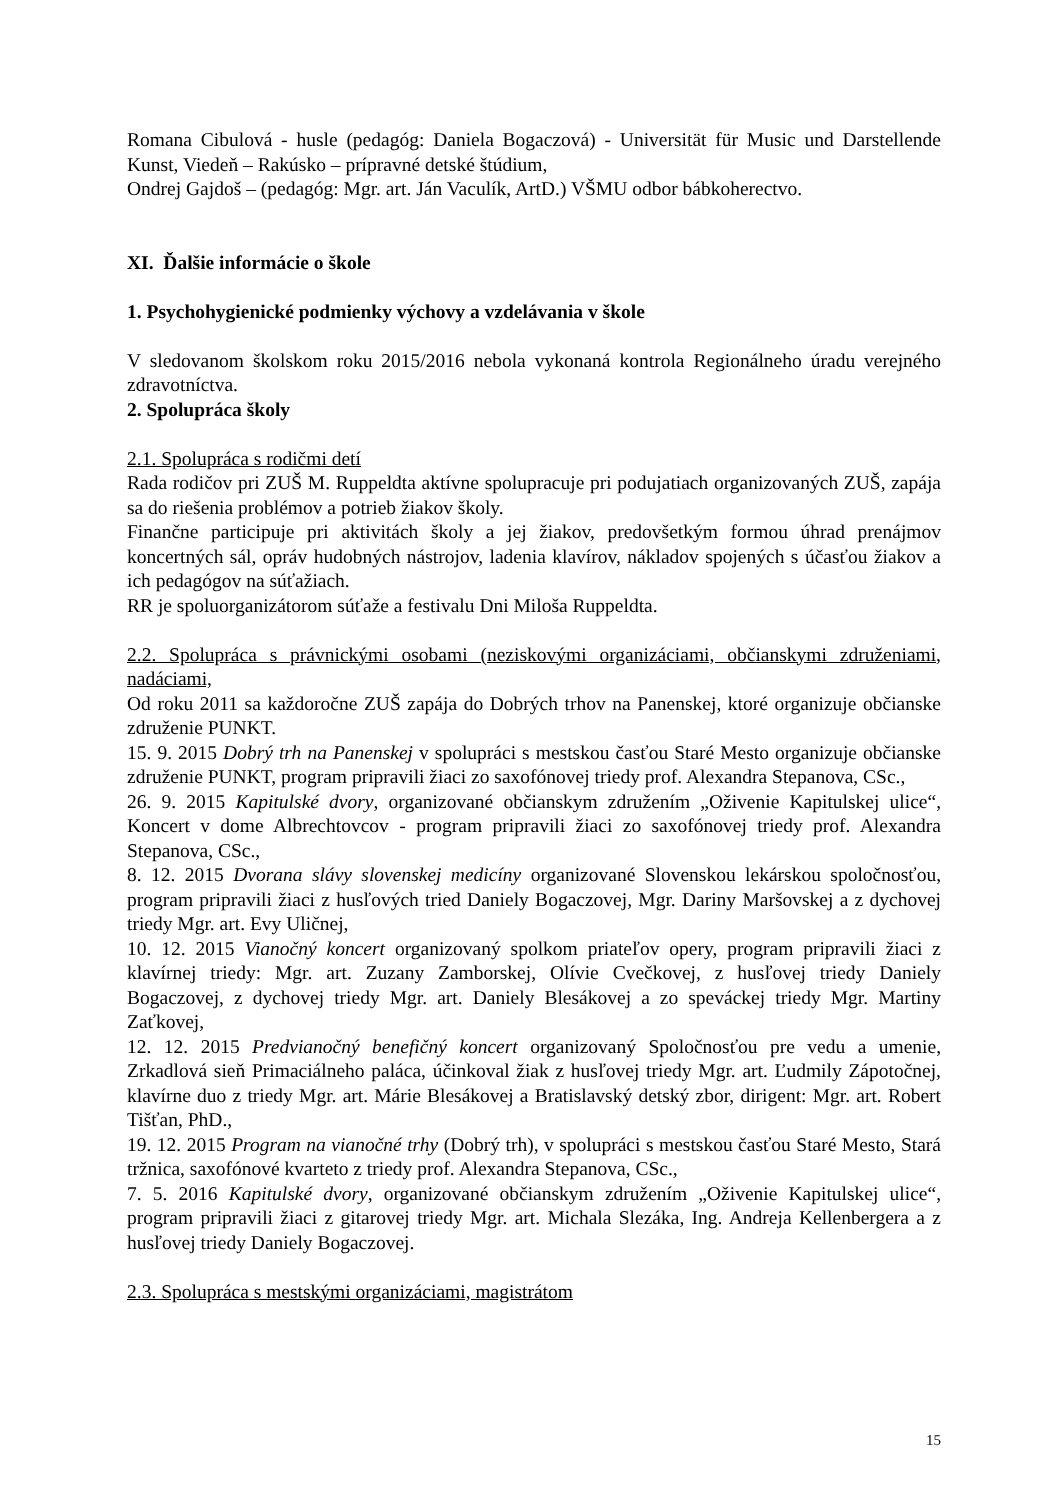Romana Cibulová - husle (pedagóg: Daniela Bogaczová) - Universität für Music und Darstellende Kunst, Viedeň – Rakúsko – prípravné detské štúdium,
Ondrej Gajdoš – (pedagóg: Mgr. art. Ján Vaculík, ArtD.) VŠMU odbor bábkoherectvo.
XI. Ďalšie informácie o škole
1. Psychohygienické podmienky výchovy a vzdelávania v škole
V sledovanom školskom roku 2015/2016 nebola vykonaná kontrola Regionálneho úradu verejného zdravotníctva.
2. Spolupráca školy
2.1. Spolupráca s rodičmi detí
Rada rodičov pri ZUŠ M. Ruppeldta aktívne spolupracuje pri podujatiach organizovaných ZUŠ, zapája sa do riešenia problémov a potrieb žiakov školy.
Finančne participuje pri aktivitách školy a jej žiakov, predovšetkým formou úhrad prenájmov koncertných sál, opráv hudobných nástrojov, ladenia klavírov, nákladov spojených s účasťou žiakov a ich pedagógov na súťažiach.
RR je spoluorganizátorom súťaže a festivalu Dni Miloša Ruppeldta.
2.2. Spolupráca s právnickými osobami (neziskovými organizáciami, občianskymi združeniami, nadáciami,
Od roku 2011 sa každoročne ZUŠ zapája do Dobrých trhov na Panenskej, ktoré organizuje občianske združenie PUNKT.
15. 9. 2015 Dobrý trh na Panenskej v spolupráci s mestskou časťou Staré Mesto organizuje občianske združenie PUNKT, program pripravili žiaci zo saxofónovej triedy prof. Alexandra Stepanova, CSc.,
26. 9. 2015 Kapitulské dvory, organizované občianskym združením „Oživenie Kapitulskej ulice“, Koncert v dome Albrechtovcov - program pripravili žiaci zo saxofónovej triedy prof. Alexandra Stepanova, CSc.,
8. 12. 2015 Dvorana slávy slovenskej medicíny organizované Slovenskou lekárskou spoločnosťou, program pripravili žiaci z husľových tried Daniely Bogaczovej, Mgr. Dariny Maršovskej a z dychovej triedy Mgr. art. Evy Uličnej,
10. 12. 2015 Vianočný koncert organizovaný spolkom priateľov opery, program pripravili žiaci z klavírnej triedy: Mgr. art. Zuzany Zamborskej, Olívie Cvečkovej, z husľovej triedy Daniely Bogaczovej, z dychovej triedy Mgr. art. Daniely Blesákovej a zo speváckej triedy Mgr. Martiny Zaťkovej,
12. 12. 2015 Predvianočný benefičný koncert organizovaný Spoločnosťou pre vedu a umenie, Zrkadlová sieň Primaciálneho paláca, účinkoval žiak z husľovej triedy Mgr. art. Ľudmily Zápotočnej, klavírne duo z triedy Mgr. art. Márie Blesákovej a Bratislavský detský zbor, dirigent: Mgr. art. Robert Tišťan, PhD.,
19. 12. 2015 Program na vianočné trhy (Dobrý trh), v spolupráci s mestskou časťou Staré Mesto, Stará tržnica, saxofónové kvarteto z triedy prof. Alexandra Stepanova, CSc.,
7. 5. 2016 Kapitulské dvory, organizované občianskym združením „Oživenie Kapitulskej ulice“, program pripravili žiaci z gitarovej triedy Mgr. art. Michala Slezáka, Ing. Andreja Kellenbergera a z husľovej triedy Daniely Bogaczovej.
2.3. Spolupráca s mestskými organizáciami, magistrátom
15